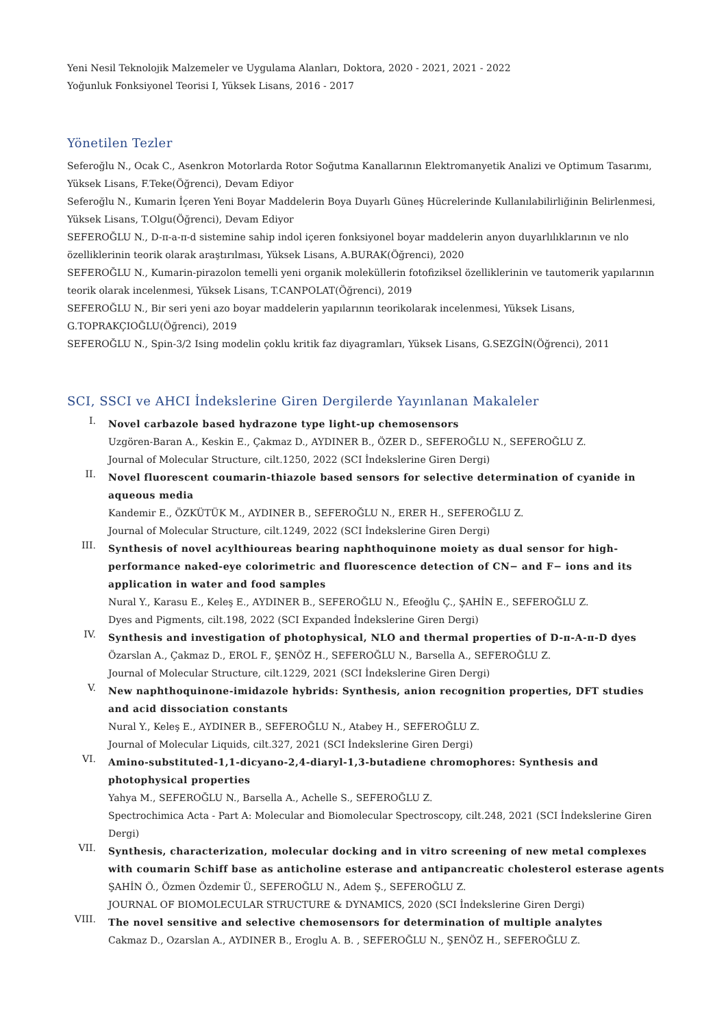Yeni Nesil Teknolojik Malzemeler ve Uygulama Alanları, Doktora, 2020 - 2021, 2021 - 2022
Yoğunluk Fonksiyonel Teorisi I, Yüksek Lisans, 2016 - 2017
Yönetilen Tezler
Seferoğlu N., Ocak C., Asenkron Motorlarda Rotor Soğutma Kanallarının Elektromanyetik Analizi ve Optimum Tasarımı, Yüksek Lisans, F.Teke(Öğrenci), Devam Ediyor
Seferoğlu N., Kumarin İçeren Yeni Boyar Maddelerin Boya Duyarlı Güneş Hücrelerinde Kullanılabilirliğinin Belirlenmesi, Yüksek Lisans, T.Olgu(Öğrenci), Devam Ediyor
SEFEROĞLU N., D-π-a-π-d sistemine sahip indol içeren fonksiyonel boyar maddelerin anyon duyarlılıklarının ve nlo özelliklerinin teorik olarak araştırılması, Yüksek Lisans, A.BURAK(Öğrenci), 2020
SEFEROĞLU N., Kumarin-pirazolon temelli yeni organik moleküllerin fotofiziksel özelliklerinin ve tautomerik yapılarının teorik olarak incelenmesi, Yüksek Lisans, T.CANPOLAT(Öğrenci), 2019
SEFEROĞLU N., Bir seri yeni azo boyar maddelerin yapılarının teorikolarak incelenmesi, Yüksek Lisans, G.TOPRAKÇIOĞLU(Öğrenci), 2019
SEFEROĞLU N., Spin-3/2 Ising modelin çoklu kritik faz diyagramları, Yüksek Lisans, G.SEZGİN(Öğrenci), 2011
SCI, SSCI ve AHCI İndekslerine Giren Dergilerde Yayınlanan Makaleler
I.
Novel carbazole based hydrazone type light-up chemosensors
Uzgören-Baran A., Keskin E., Çakmaz D., AYDINER B., ÖZER D., SEFEROĞLU N., SEFEROĞLU Z.
Journal of Molecular Structure, cilt.1250, 2022 (SCI İndekslerine Giren Dergi)
II.
Novel fluorescent coumarin-thiazole based sensors for selective determination of cyanide in aqueous media
Kandemir E., ÖZKÜTÜK M., AYDINER B., SEFEROĞLU N., ERER H., SEFEROĞLU Z.
Journal of Molecular Structure, cilt.1249, 2022 (SCI İndekslerine Giren Dergi)
III.
Synthesis of novel acylthioureas bearing naphthoquinone moiety as dual sensor for high-performance naked-eye colorimetric and fluorescence detection of CN− and F− ions and its application in water and food samples
Nural Y., Karasu E., Keleş E., AYDINER B., SEFEROĞLU N., Efeoğlu Ç., ŞAHİN E., SEFEROĞLU Z.
Dyes and Pigments, cilt.198, 2022 (SCI Expanded İndekslerine Giren Dergi)
IV.
Synthesis and investigation of photophysical, NLO and thermal properties of D-π-A-π-D dyes
Özarslan A., Çakmaz D., EROL F., ŞENÖZ H., SEFEROĞLU N., Barsella A., SEFEROĞLU Z.
Journal of Molecular Structure, cilt.1229, 2021 (SCI İndekslerine Giren Dergi)
V.
New naphthoquinone-imidazole hybrids: Synthesis, anion recognition properties, DFT studies and acid dissociation constants
Nural Y., Keleş E., AYDINER B., SEFEROĞLU N., Atabey H., SEFEROĞLU Z.
Journal of Molecular Liquids, cilt.327, 2021 (SCI İndekslerine Giren Dergi)
VI.
Amino-substituted-1,1-dicyano-2,4-diaryl-1,3-butadiene chromophores: Synthesis and photophysical properties
Yahya M., SEFEROĞLU N., Barsella A., Achelle S., SEFEROĞLU Z.
Spectrochimica Acta - Part A: Molecular and Biomolecular Spectroscopy, cilt.248, 2021 (SCI İndekslerine Giren Dergi)
VII.
Synthesis, characterization, molecular docking and in vitro screening of new metal complexes with coumarin Schiff base as anticholine esterase and antipancreatic cholesterol esterase agents
ŞAHİN Ö., Özmen Özdemir Ü., SEFEROĞLU N., Adem Ş., SEFEROĞLU Z.
JOURNAL OF BIOMOLECULAR STRUCTURE & DYNAMICS, 2020 (SCI İndekslerine Giren Dergi)
VIII.
The novel sensitive and selective chemosensors for determination of multiple analytes
Cakmaz D., Ozarslan A., AYDINER B., Eroglu A. B. , SEFEROĞLU N., ŞENÖZ H., SEFEROĞLU Z.